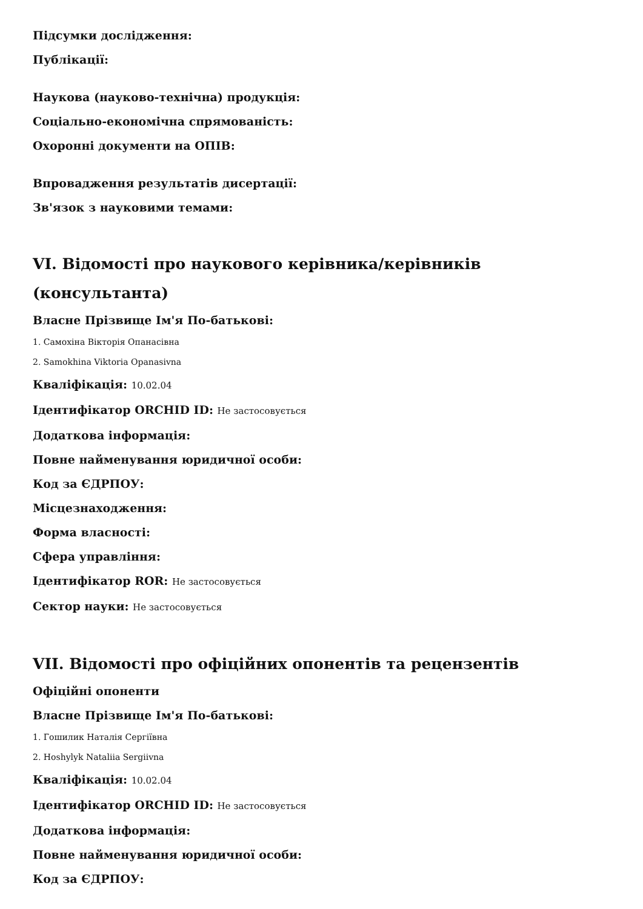Підсумки дослідження:
Публікації:
Наукова (науково-технічна) продукція:
Соціально-економічна спрямованість:
Охоронні документи на ОПІВ:
Впровадження результатів дисертації:
Зв'язок з науковими темами:
VI. Відомості про наукового керівника/керівників (консультанта)
Власне Прізвище Ім'я По-батькові:
1. Самохіна Вікторія Опанасівна
2. Samokhina Viktoria Opanasivna
Кваліфікація: 10.02.04
Ідентифікатор ORCHID ID: Не застосовується
Додаткова інформація:
Повне найменування юридичної особи:
Код за ЄДРПОУ:
Місцезнаходження:
Форма власності:
Сфера управління:
Ідентифікатор ROR: Не застосовується
Сектор науки: Не застосовується
VII. Відомості про офіційних опонентів та рецензентів
Офіційні опоненти
Власне Прізвище Ім'я По-батькові:
1. Гошилик Наталія Сергіївна
2. Hoshylyk Nataliia Sergiivna
Кваліфікація: 10.02.04
Ідентифікатор ORCHID ID: Не застосовується
Додаткова інформація:
Повне найменування юридичної особи:
Код за ЄДРПОУ: